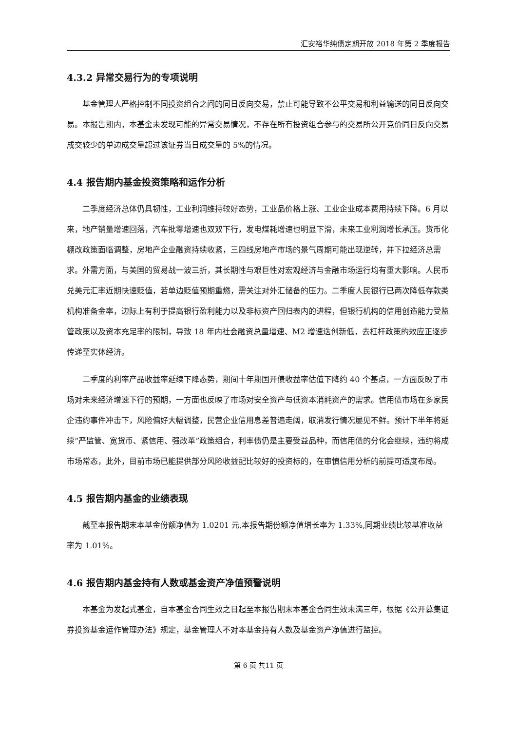汇安裕华纯债定期开放 2018 年第 2 季度报告
4.3.2 异常交易行为的专项说明
基金管理人严格控制不同投资组合之间的同日反向交易，禁止可能导致不公平交易和利益输送的同日反向交易。本报告期内，本基金未发现可能的异常交易情况，不存在所有投资组合参与的交易所公开竞价同日反向交易成交较少的单边成交量超过该证券当日成交量的 5%的情况。
4.4 报告期内基金投资策略和运作分析
二季度经济总体仍具韧性，工业利润维持较好态势，工业品价格上涨、工业企业成本费用持续下降。6 月以来，地产销量增速回落，汽车批零增速也双双下行，发电煤耗增速也明显下滑，未来工业利润增长承压。货币化棚改政策面临调整，房地产企业融资持续收紧，三四线房地产市场的景气周期可能出现逆转，并下拉经济总需求。外需方面，与美国的贸易战一波三折，其长期性与艰巨性对宏观经济与金融市场运行均有重大影响。人民币兑美元汇率近期快速贬值，若单边贬值预期重燃，需关注对外汇储备的压力。二季度人民银行已两次降低存款类机构准备金率，边际上有利于提高银行盈利能力以及非标资产回归表内的进程，但银行机构的信用创造能力受监管政策以及资本充足率的限制，导致 18 年内社会融资总量增速、M2 增速迭创新低，去杠杆政策的效应正逐步传递至实体经济。
二季度的利率产品收益率延续下降态势，期间十年期国开债收益率估值下降约 40 个基点，一方面反映了市场对未来经济增速下行的预期，一方面也反映了市场对安全资产与低资本消耗资产的需求。信用债市场在多家民企违约事件冲击下，风险偏好大幅调整，民营企业信用息差普遍走阔，取消发行情况屡见不鲜。预计下半年将延续“严监管、宽货币、紧信用、强改革”政策组合，利率债仍是主要受益品种，而信用债的分化会继续，违约将成市场常态，此外，目前市场已能提供部分风险收益配比较好的投资标的，在审慎信用分析的前提可适度布局。
4.5 报告期内基金的业绩表现
截至本报告期末本基金份额净值为 1.0201 元,本报告期份额净值增长率为 1.33%,同期业绩比较基准收益率为 1.01%。
4.6 报告期内基金持有人数或基金资产净值预警说明
本基金为发起式基金，自本基金合同生效之日起至本报告期末本基金合同生效未满三年，根据《公开募集证券投资基金运作管理办法》规定，基金管理人不对本基金持有人数及基金资产净值进行监控。
第 6 页 共11 页